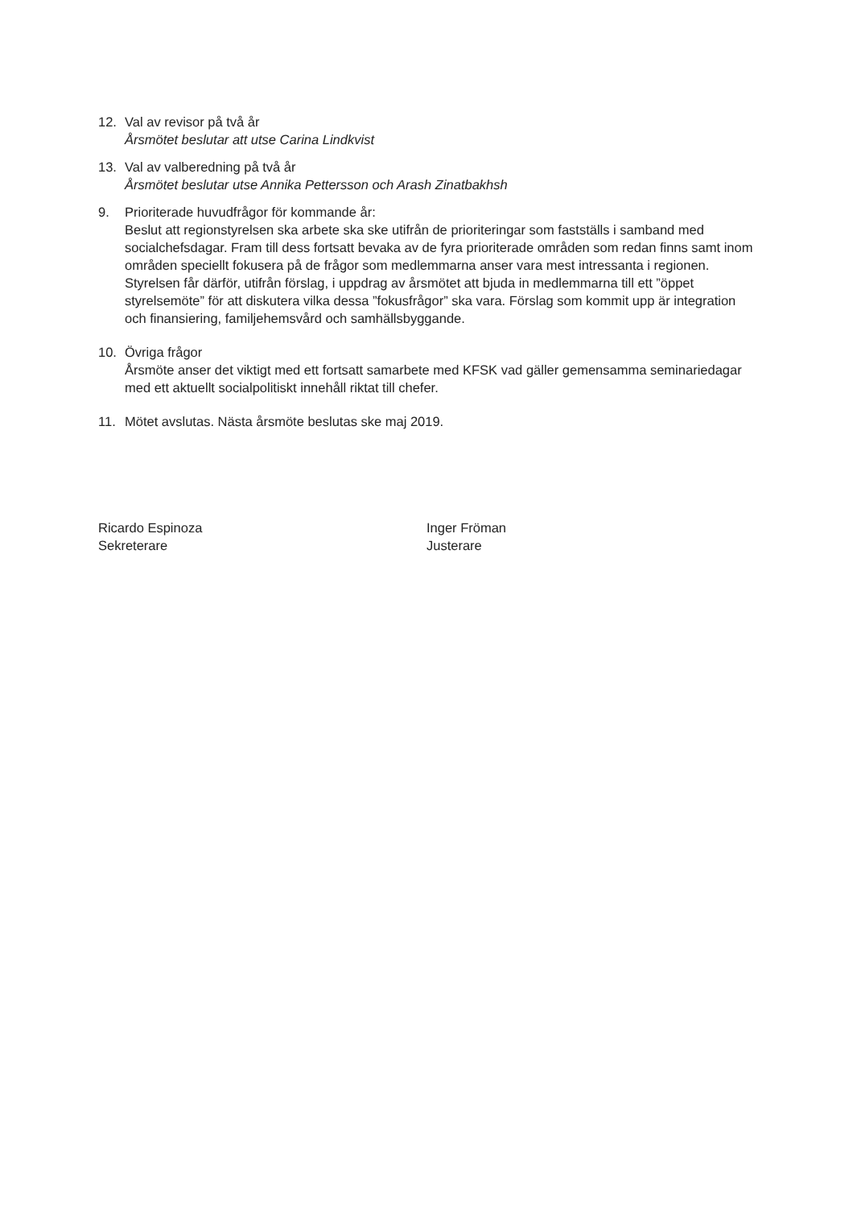12. Val av revisor på två år
Årsmötet beslutar att utse Carina Lindkvist
13. Val av valberedning på två år
Årsmötet beslutar utse Annika Pettersson och Arash Zinatbakhsh
9. Prioriterade huvudfrågor för kommande år:
Beslut att regionstyrelsen ska arbete ska ske utifrån de prioriteringar som fastställs i samband med socialchefsdagar. Fram till dess fortsatt bevaka av de fyra prioriterade områden som redan finns samt inom områden speciellt fokusera på de frågor som medlemmarna anser vara mest intressanta i regionen.
Styrelsen får därför, utifrån förslag, i uppdrag av årsmötet att bjuda in medlemmarna till ett ”öppet styrelsemöte” för att diskutera vilka dessa ”fokusfrågor” ska vara. Förslag som kommit upp är integration och finansiering, familjehemsvård och samhällsbyggande.
10. Övriga frågor
Årsmöte anser det viktigt med ett fortsatt samarbete med KFSK vad gäller gemensamma seminariedagar med ett aktuellt socialpolitiskt innehåll riktat till chefer.
11. Mötet avslutas. Nästa årsmöte beslutas ske maj 2019.
Ricardo Espinoza
Sekreterare
Inger Fröman
Justerare